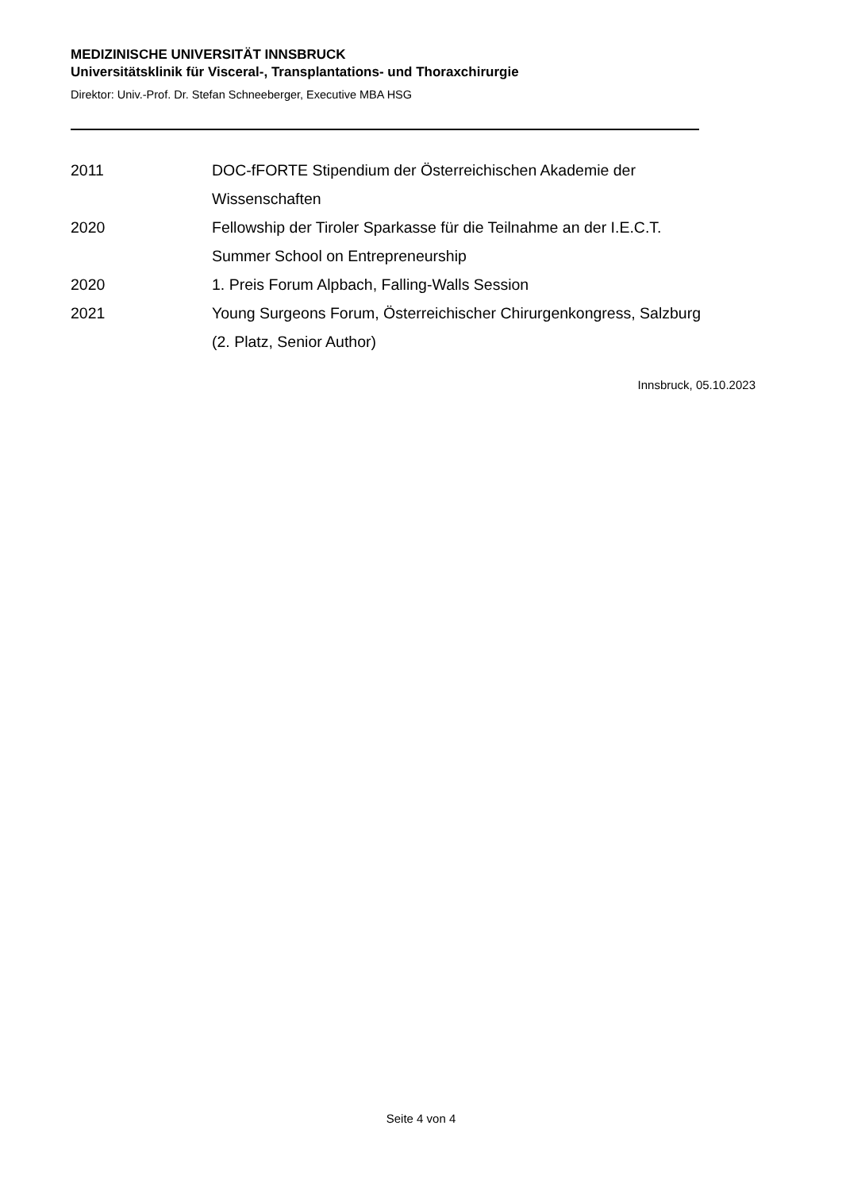MEDIZINISCHE UNIVERSITÄT INNSBRUCK
Universitätsklinik für Visceral-, Transplantations- und Thoraxchirurgie
Direktor: Univ.-Prof. Dr. Stefan Schneeberger, Executive MBA HSG
2011 DOC-fFORTE Stipendium der Österreichischen Akademie der
Wissenschaften
2020 Fellowship der Tiroler Sparkasse für die Teilnahme an der I.E.C.T.
Summer School on Entrepreneurship
2020 1. Preis Forum Alpbach, Falling-Walls Session
2021 Young Surgeons Forum, Österreichischer Chirurgenkongress, Salzburg
(2. Platz, Senior Author)
Innsbruck, 05.10.2023
Seite 4 von 4